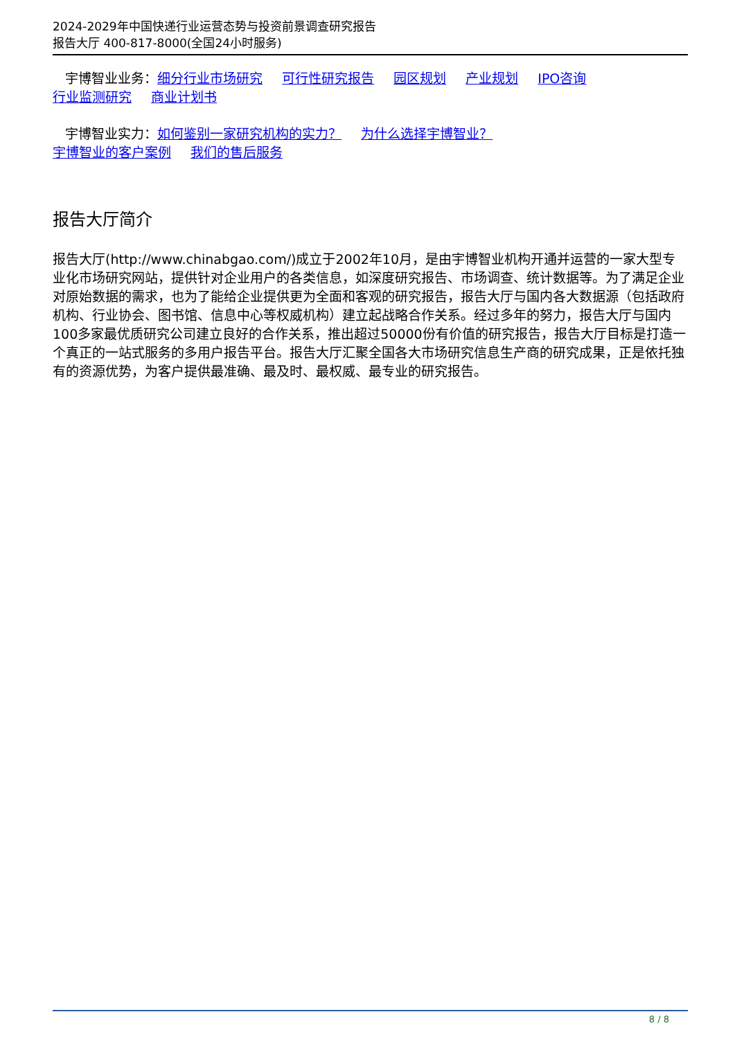2024-2029年中国快递行业运营态势与投资前景调查研究报告
报告大厅 400-817-8000(全国24小时服务)
宇博智业业务：细分行业市场研究 可行性研究报告 园区规划 产业规划 IPO咨询
行业监测研究 商业计划书
宇博智业实力：如何鉴别一家研究机构的实力？ 为什么选择宇博智业？
宇博智业的客户案例 我们的售后服务
报告大厅简介
报告大厅(http://www.chinabgao.com/)成立于2002年10月，是由宇博智业机构开通并运营的一家大型专业化市场研究网站，提供针对企业用户的各类信息，如深度研究报告、市场调查、统计数据等。为了满足企业对原始数据的需求，也为了能给企业提供更为全面和客观的研究报告，报告大厅与国内各大数据源（包括政府机构、行业协会、图书馆、信息中心等权威机构）建立起战略合作关系。经过多年的努力，报告大厅与国内100多家最优质研究公司建立良好的合作关系，推出超过50000份有价值的研究报告，报告大厅目标是打造一个真正的一站式服务的多用户报告平台。报告大厅汇聚全国各大市场研究信息生产商的研究成果，正是依托独有的资源优势，为客户提供最准确、最及时、最权威、最专业的研究报告。
8 / 8